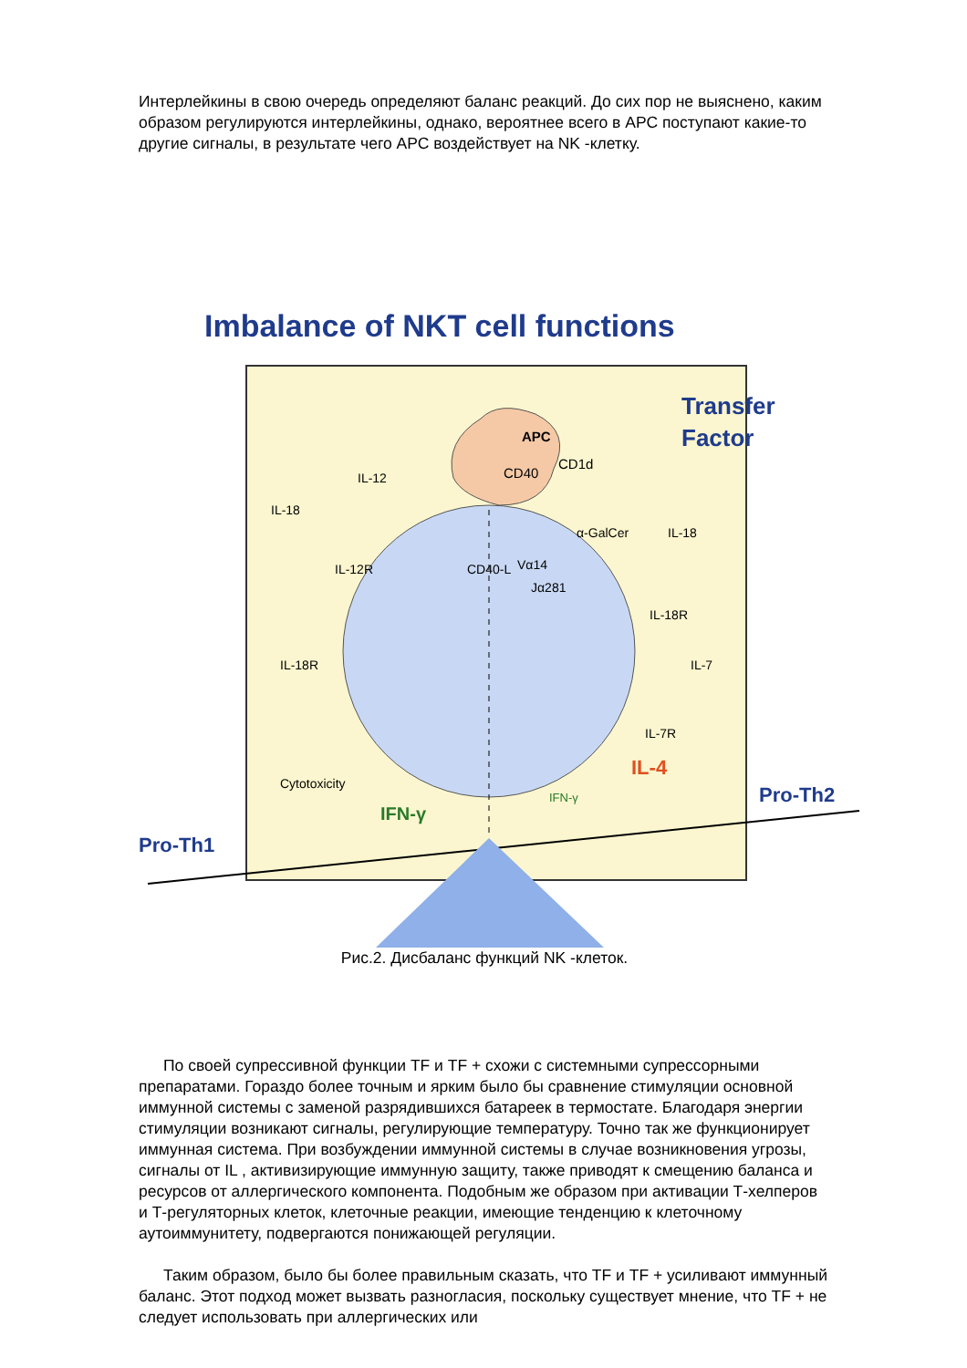Интерлейкины в свою очередь определяют баланс реакций. До сих пор не выяснено, каким образом регулируются интерлейкины, однако, вероятнее всего в АРС поступают какие-то другие сигналы, в результате чего АРС воздействует на NK -клетку.
Imbalance of NKT cell functions
APC
CD40
CD1d
Transfer
Factor
IL-18
IL-12
IL-12R
CD40-L
Vα14
Jα281
α-GalCer
IL-18
IL-18R
IL-18R
IL-7
IL-7R
Cytotoxicity
IFN-γ
IFN-γ
IL-4
Pro-Th2
Pro-Th1
Рис.2. Дисбаланс функций NK -клеток.
По своей супрессивной функции TF и TF + схожи с системными супрессорными препаратами. Гораздо более точным и ярким было бы сравнение стимуляции основной иммунной системы с заменой разрядившихся батареек в термостате. Благодаря энергии стимуляции возникают сигналы, регулирующие температуру. Точно так же функционирует иммунная система. При возбуждении иммунной системы в случае возникновения угрозы, сигналы от IL , активизирующие иммунную защиту, также приводят к смещению баланса и ресурсов от аллергического компонента. Подобным же образом при активации Т-хелперов и Т-регуляторных клеток, клеточные реакции, имеющие тенденцию к клеточному аутоиммунитету, подвергаются понижающей регуляции.
Таким образом, было бы более правильным сказать, что TF и TF + усиливают иммунный баланс. Этот подход может вызвать разногласия, поскольку существует мнение, что TF + не следует использовать при аллергических или